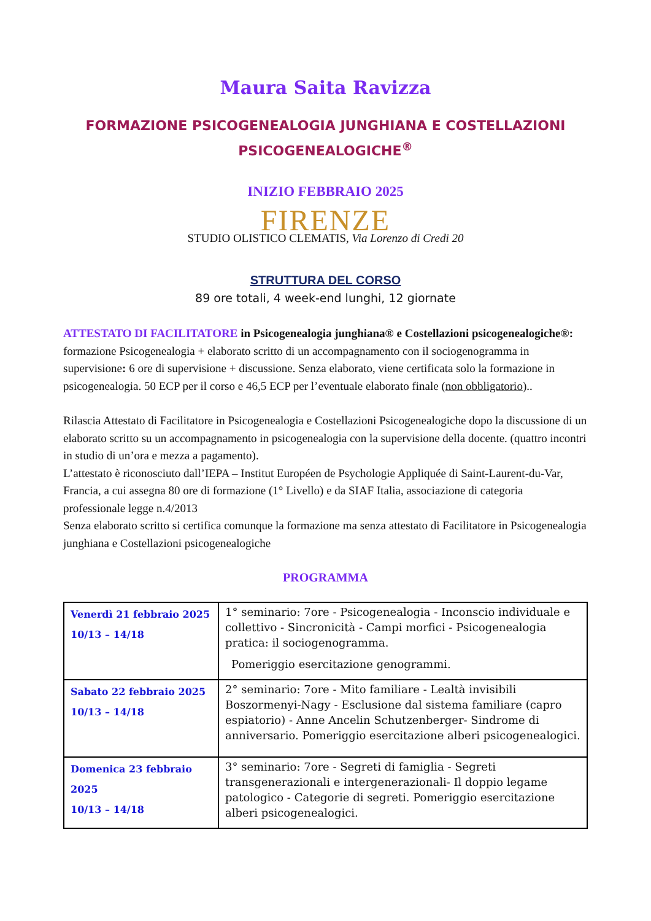Maura Saita Ravizza
FORMAZIONE PSICOGENEALOGIA JUNGHIANA E COSTELLAZIONI PSICOGENEALOGICHE<sup>®</sup>
INIZIO FEBBRAIO 2025
FIRENZE
STUDIO OLISTICO CLEMATIS, Via Lorenzo di Credi 20
STRUTTURA DEL CORSO
89 ore totali, 4 week-end lunghi, 12 giornate
ATTESTATO DI FACILITATORE in Psicogenealogia junghiana® e Costellazioni psicogenealogiche®: formazione Psicogenealogia + elaborato scritto di un accompagnamento con il sociogenogramma in supervisione: 6 ore di supervisione + discussione. Senza elaborato, viene certificata solo la formazione in psicogenealogia. 50 ECP per il corso e 46,5 ECP per l’eventuale elaborato finale (non obbligatorio)..
Rilascia Attestato di Facilitatore in Psicogenealogia e Costellazioni Psicogenealogiche dopo la discussione di un elaborato scritto su un accompagnamento in psicogenealogia con la supervisione della docente. (quattro incontri in studio di un’ora e mezza a pagamento).
L’attestato è riconosciuto dall’IEPA – Institut Européen de Psychologie Appliquée di Saint-Laurent-du-Var, Francia, a cui assegna 80 ore di formazione (1° Livello) e da SIAF Italia, associazione di categoria professionale legge n.4/2013
Senza elaborato scritto si certifica comunque la formazione ma senza attestato di Facilitatore in Psicogenealogia junghiana e Costellazioni psicogenealogiche
PROGRAMMA
| Venerdì 21 febbraio 2025 10/13 – 14/18 | 1° seminario: 7ore - Psicogenealogia - Inconscio individuale e collettivo - Sincronicità - Campi morfici - Psicogenealogia pratica: il sociogenogramma. Pomeriggio esercitazione genogrammi. |
| Sabato 22 febbraio 2025 10/13 – 14/18 | 2° seminario: 7ore - Mito familiare - Lealtà invisibili Boszormenyi-Nagy - Esclusione dal sistema familiare (capro espiatorio) - Anne Ancelin Schutzenberger- Sindrome di anniversario. Pomeriggio esercitazione alberi psicogenealogici. |
| Domenica 23 febbraio 2025 10/13 – 14/18 | 3° seminario: 7ore - Segreti di famiglia - Segreti transgenerazionali e intergenerazionali- Il doppio legame patologico - Categorie di segreti. Pomeriggio esercitazione alberi psicogenealogici. |